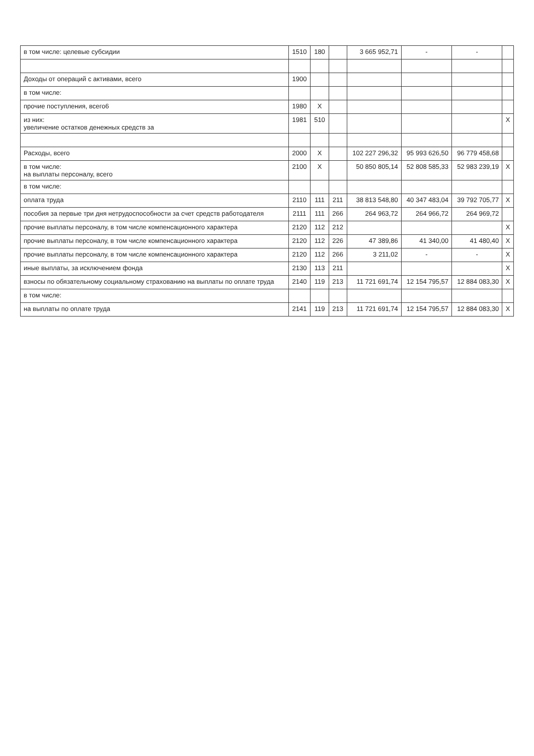| в том числе: целевые субсидии | 1510 | 180 | | 3 665 952,71 | - | - | |
| Доходы от операций с активами, всего | 1900 | | | | | | |
| в том числе: | | | | | | | |
| прочие поступления, всего6 | 1980 | X | | | | | |
| из них: увеличение остатков денежных средств за | 1981 | 510 | | | | | X |
| Расходы, всего | 2000 | X | | 102 227 296,32 | 95 993 626,50 | 96 779 458,68 | |
| в том числе: на выплаты персоналу, всего | 2100 | X | | 50 850 805,14 | 52 808 585,33 | 52 983 239,19 | X |
| в том числе: | | | | | | | |
| оплата труда | 2110 | 111 | 211 | 38 813 548,80 | 40 347 483,04 | 39 792 705,77 | X |
| пособия за первые три дня нетрудоспособности за счет средств работодателя | 2111 | 111 | 266 | 264 963,72 | 264 966,72 | 264 969,72 | |
| прочие выплаты персоналу, в том числе компенсационного характера | 2120 | 112 | 212 | | | | X |
| прочие выплаты персоналу, в том числе компенсационного характера | 2120 | 112 | 226 | 47 389,86 | 41 340,00 | 41 480,40 | X |
| прочие выплаты персоналу, в том числе компенсационного характера | 2120 | 112 | 266 | 3 211,02 | - | - | X |
| иные выплаты, за исключением фонда | 2130 | 113 | 211 | | | | X |
| взносы по обязательному социальному страхованию на выплаты по оплате труда | 2140 | 119 | 213 | 11 721 691,74 | 12 154 795,57 | 12 884 083,30 | X |
| в том числе: | | | | | | | |
| на выплаты по оплате труда | 2141 | 119 | 213 | 11 721 691,74 | 12 154 795,57 | 12 884 083,30 | X |